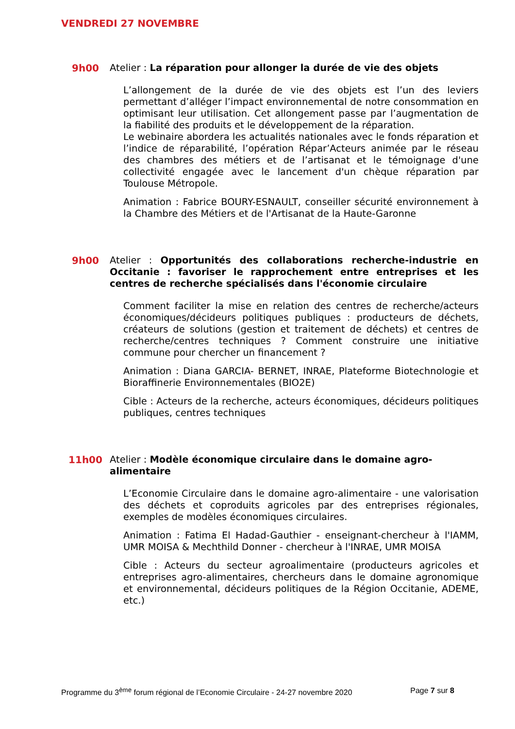VENDREDI 27 NOVEMBRE
9h00
Atelier : La réparation pour allonger la durée de vie des objets
L’allongement de la durée de vie des objets est l’un des leviers permettant d’alléger l’impact environnemental de notre consommation en optimisant leur utilisation. Cet allongement passe par l’augmentation de la fiabilité des produits et le développement de la réparation.
Le webinaire abordera les actualités nationales avec le fonds réparation et l’indice de réparabilité, l’opération Répar’Acteurs animée par le réseau des chambres des métiers et de l’artisanat et le témoignage d'une collectivité engagée avec le lancement d'un chèque réparation par Toulouse Métropole.
Animation : Fabrice BOURY-ESNAULT, conseiller sécurité environnement à la Chambre des Métiers et de l'Artisanat de la Haute-Garonne
9h00
Atelier : Opportunités des collaborations recherche-industrie en Occitanie : favoriser le rapprochement entre entreprises et les centres de recherche spécialisés dans l'économie circulaire
Comment faciliter la mise en relation des centres de recherche/acteurs économiques/décideurs politiques publiques : producteurs de déchets, créateurs de solutions (gestion et traitement de déchets) et centres de recherche/centres techniques ? Comment construire une initiative commune pour chercher un financement ?
Animation : Diana GARCIA- BERNET, INRAE, Plateforme Biotechnologie et Bioraffinerie Environnementales (BIO2E)
Cible : Acteurs de la recherche, acteurs économiques, décideurs politiques publiques, centres techniques
11h00
Atelier : Modèle économique circulaire dans le domaine agro-
alimentaire
L’Economie Circulaire dans le domaine agro-alimentaire - une valorisation des déchets et coproduits agricoles par des entreprises régionales, exemples de modèles économiques circulaires.
Animation : Fatima El Hadad-Gauthier - enseignant-chercheur à l'IAMM, UMR MOISA & Mechthild Donner - chercheur à l'INRAE, UMR MOISA
Cible : Acteurs du secteur agroalimentaire (producteurs agricoles et entreprises agro-alimentaires, chercheurs dans le domaine agronomique et environnemental, décideurs politiques de la Région Occitanie, ADEME, etc.)
Programme du 3<sup>ème</sup> forum régional de l’Economie Circulaire - 24-27 novembre 2020 Page 7 sur 8